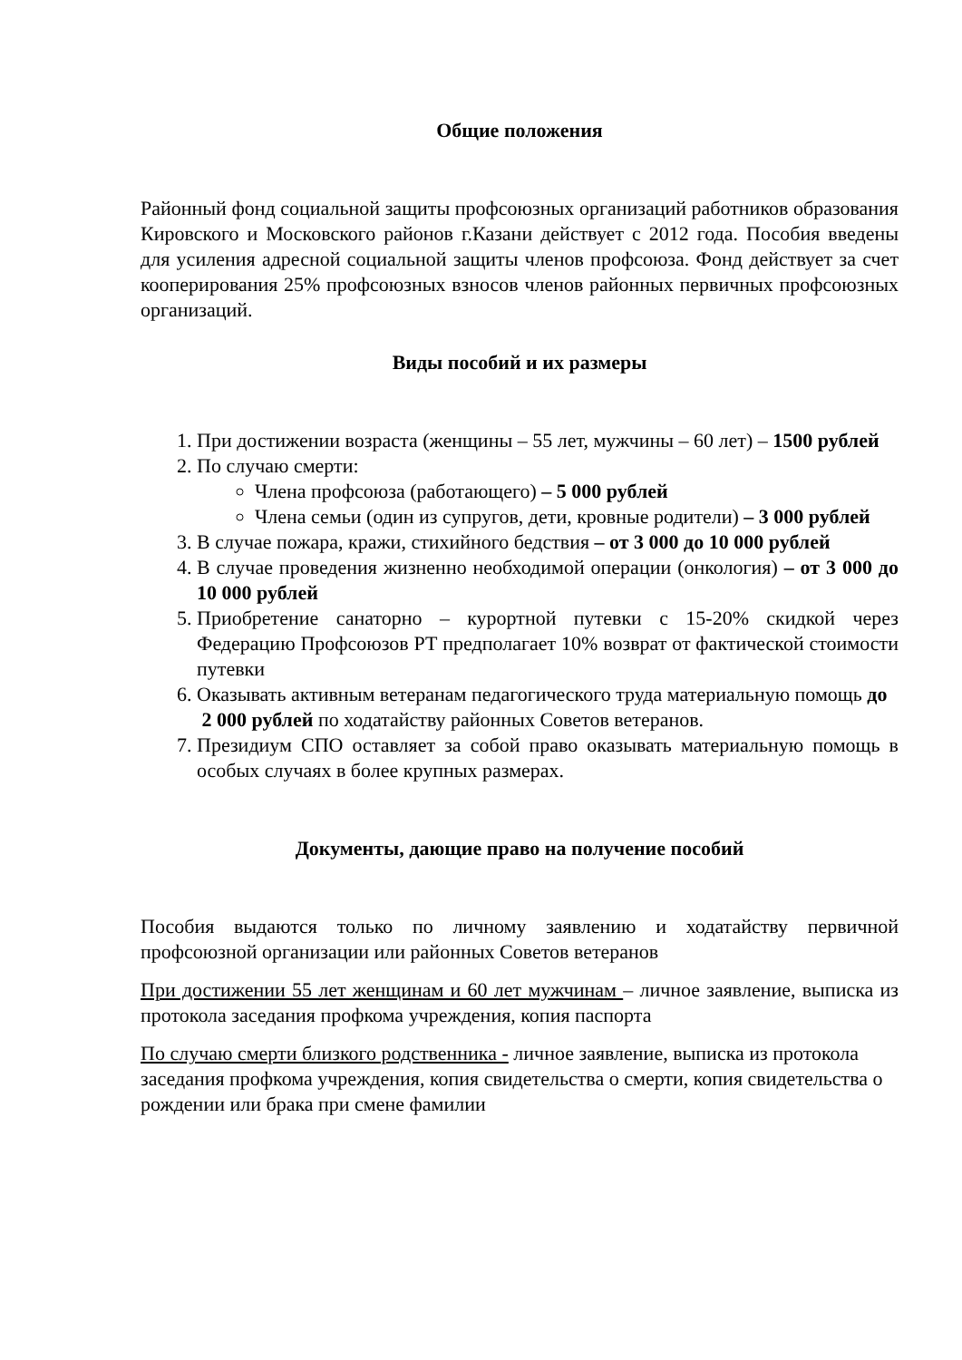Общие положения
Районный фонд социальной защиты профсоюзных организаций работников образования Кировского и Московского районов г.Казани действует с 2012 года. Пособия введены для усиления адресной социальной защиты членов профсоюза. Фонд действует за счет кооперирования 25% профсоюзных взносов членов районных первичных профсоюзных организаций.
Виды пособий и их размеры
1. При достижении возраста (женщины – 55 лет, мужчины – 60 лет) – 1500 рублей
2. По случаю смерти:
Члена профсоюза (работающего) – 5 000 рублей
Члена семьи (один из супругов, дети, кровные родители) – 3 000 рублей
3. В случае пожара, кражи, стихийного бедствия – от 3 000 до 10 000 рублей
4. В случае проведения жизненно необходимой операции (онкология) – от 3 000 до 10 000 рублей
5. Приобретение санаторно – курортной путевки с 15-20% скидкой через Федерацию Профсоюзов РТ предполагает 10% возврат от фактической стоимости путевки
6. Оказывать активным ветеранам педагогического труда материальную помощь до
2 000 рублей по ходатайству районных Советов ветеранов.
7. Президиум СПО оставляет за собой право оказывать материальную помощь в особых случаях в более крупных размерах.
Документы, дающие право на получение пособий
Пособия выдаются только по личному заявлению и ходатайству первичной профсоюзной организации или районных Советов ветеранов
При достижении 55 лет женщинам и 60 лет мужчинам – личное заявление, выписка из протокола заседания профкома учреждения, копия паспорта
По случаю смерти близкого родственника - личное заявление, выписка из протокола заседания профкома учреждения, копия свидетельства о смерти, копия свидетельства о рождении или брака при смене фамилии